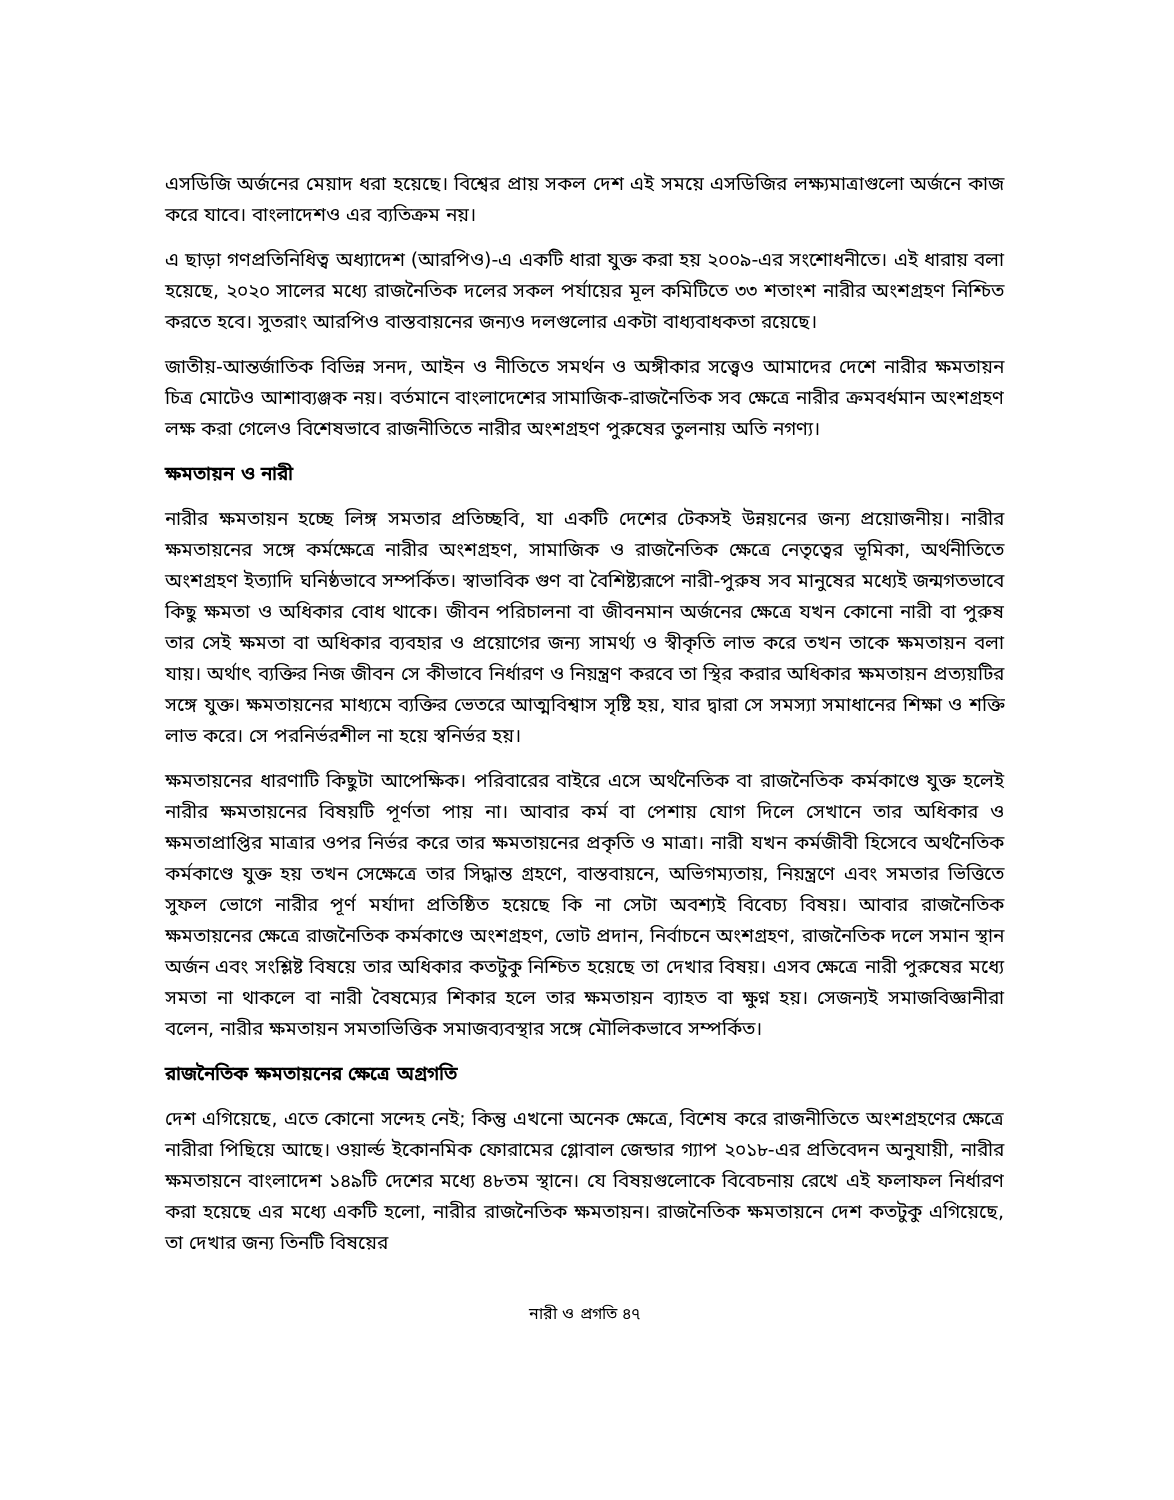এসডিজি অর্জনের মেয়াদ ধরা হয়েছে। বিশ্বের প্রায় সকল দেশ এই সময়ে এসডিজির লক্ষ্যমাত্রাগুলো অর্জনে কাজ করে যাবে। বাংলাদেশও এর ব্যতিক্রম নয়।
এ ছাড়া গণপ্রতিনিধিত্ব অধ্যাদেশ (আরপিও)-এ একটি ধারা যুক্ত করা হয় ২০০৯-এর সংশোধনীতে। এই ধারায় বলা হয়েছে, ২০২০ সালের মধ্যে রাজনৈতিক দলের সকল পর্যায়ের মূল কমিটিতে ৩৩ শতাংশ নারীর অংশগ্রহণ নিশ্চিত করতে হবে। সুতরাং আরপিও বাস্তবায়নের জন্যও দলগুলোর একটা বাধ্যবাধকতা রয়েছে।
জাতীয়-আন্তর্জাতিক বিভিন্ন সনদ, আইন ও নীতিতে সমর্থন ও অঙ্গীকার সত্ত্বেও আমাদের দেশে নারীর ক্ষমতায়ন চিত্র মোটেও আশাব্যঞ্জক নয়। বর্তমানে বাংলাদেশের সামাজিক-রাজনৈতিক সব ক্ষেত্রে নারীর ক্রমবর্ধমান অংশগ্রহণ লক্ষ করা গেলেও বিশেষভাবে রাজনীতিতে নারীর অংশগ্রহণ পুরুষের তুলনায় অতি নগণ্য।
ক্ষমতায়ন ও নারী
নারীর ক্ষমতায়ন হচ্ছে লিঙ্গ সমতার প্রতিচ্ছবি, যা একটি দেশের টেকসই উন্নয়নের জন্য প্রয়োজনীয়। নারীর ক্ষমতায়নের সঙ্গে কর্মক্ষেত্রে নারীর অংশগ্রহণ, সামাজিক ও রাজনৈতিক ক্ষেত্রে নেতৃত্বের ভূমিকা, অর্থনীতিতে অংশগ্রহণ ইত্যাদি ঘনিষ্ঠভাবে সম্পর্কিত। স্বাভাবিক গুণ বা বৈশিষ্ট্যরূপে নারী-পুরুষ সব মানুষের মধ্যেই জন্মগতভাবে কিছু ক্ষমতা ও অধিকার বোধ থাকে। জীবন পরিচালনা বা জীবনমান অর্জনের ক্ষেত্রে যখন কোনো নারী বা পুরুষ তার সেই ক্ষমতা বা অধিকার ব্যবহার ও প্রয়োগের জন্য সামর্থ্য ও স্বীকৃতি লাভ করে তখন তাকে ক্ষমতায়ন বলা যায়। অর্থাৎ ব্যক্তির নিজ জীবন সে কীভাবে নির্ধারণ ও নিয়ন্ত্রণ করবে তা স্থির করার অধিকার ক্ষমতায়ন প্রত্যয়টির সঙ্গে যুক্ত। ক্ষমতায়নের মাধ্যমে ব্যক্তির ভেতরে আত্মবিশ্বাস সৃষ্টি হয়, যার দ্বারা সে সমস্যা সমাধানের শিক্ষা ও শক্তি লাভ করে। সে পরনির্ভরশীল না হয়ে স্বনির্ভর হয়।
ক্ষমতায়নের ধারণাটি কিছুটা আপেক্ষিক। পরিবারের বাইরে এসে অর্থনৈতিক বা রাজনৈতিক কর্মকাণ্ডে যুক্ত হলেই নারীর ক্ষমতায়নের বিষয়টি পূর্ণতা পায় না। আবার কর্ম বা পেশায় যোগ দিলে সেখানে তার অধিকার ও ক্ষমতাপ্রাপ্তির মাত্রার ওপর নির্ভর করে তার ক্ষমতায়নের প্রকৃতি ও মাত্রা। নারী যখন কর্মজীবী হিসেবে অর্থনৈতিক কর্মকাণ্ডে যুক্ত হয় তখন সেক্ষেত্রে তার সিদ্ধান্ত গ্রহণে, বাস্তবায়নে, অভিগম্যতায়, নিয়ন্ত্রণে এবং সমতার ভিত্তিতে সুফল ভোগে নারীর পূর্ণ মর্যাদা প্রতিষ্ঠিত হয়েছে কি না সেটা অবশ্যই বিবেচ্য বিষয়। আবার রাজনৈতিক ক্ষমতায়নের ক্ষেত্রে রাজনৈতিক কর্মকাণ্ডে অংশগ্রহণ, ভোট প্রদান, নির্বাচনে অংশগ্রহণ, রাজনৈতিক দলে সমান স্থান অর্জন এবং সংশ্লিষ্ট বিষয়ে তার অধিকার কতটুকু নিশ্চিত হয়েছে তা দেখার বিষয়। এসব ক্ষেত্রে নারী পুরুষের মধ্যে সমতা না থাকলে বা নারী বৈষম্যের শিকার হলে তার ক্ষমতায়ন ব্যাহত বা ক্ষুণ্ন হয়। সেজন্যই সমাজবিজ্ঞানীরা বলেন, নারীর ক্ষমতায়ন সমতাভিত্তিক সমাজব্যবস্থার সঙ্গে মৌলিকভাবে সম্পর্কিত।
রাজনৈতিক ক্ষমতায়নের ক্ষেত্রে অগ্রগতি
দেশ এগিয়েছে, এতে কোনো সন্দেহ নেই; কিন্তু এখনো অনেক ক্ষেত্রে, বিশেষ করে রাজনীতিতে অংশগ্রহণের ক্ষেত্রে নারীরা পিছিয়ে আছে। ওয়ার্ল্ড ইকোনমিক ফোরামের গ্লোবাল জেন্ডার গ্যাপ ২০১৮-এর প্রতিবেদন অনুযায়ী, নারীর ক্ষমতায়নে বাংলাদেশ ১৪৯টি দেশের মধ্যে ৪৮তম স্থানে। যে বিষয়গুলোকে বিবেচনায় রেখে এই ফলাফল নির্ধারণ করা হয়েছে এর মধ্যে একটি হলো, নারীর রাজনৈতিক ক্ষমতায়ন। রাজনৈতিক ক্ষমতায়নে দেশ কতটুকু এগিয়েছে, তা দেখার জন্য তিনটি বিষয়ের
নারী ও প্রগতি ৪৭